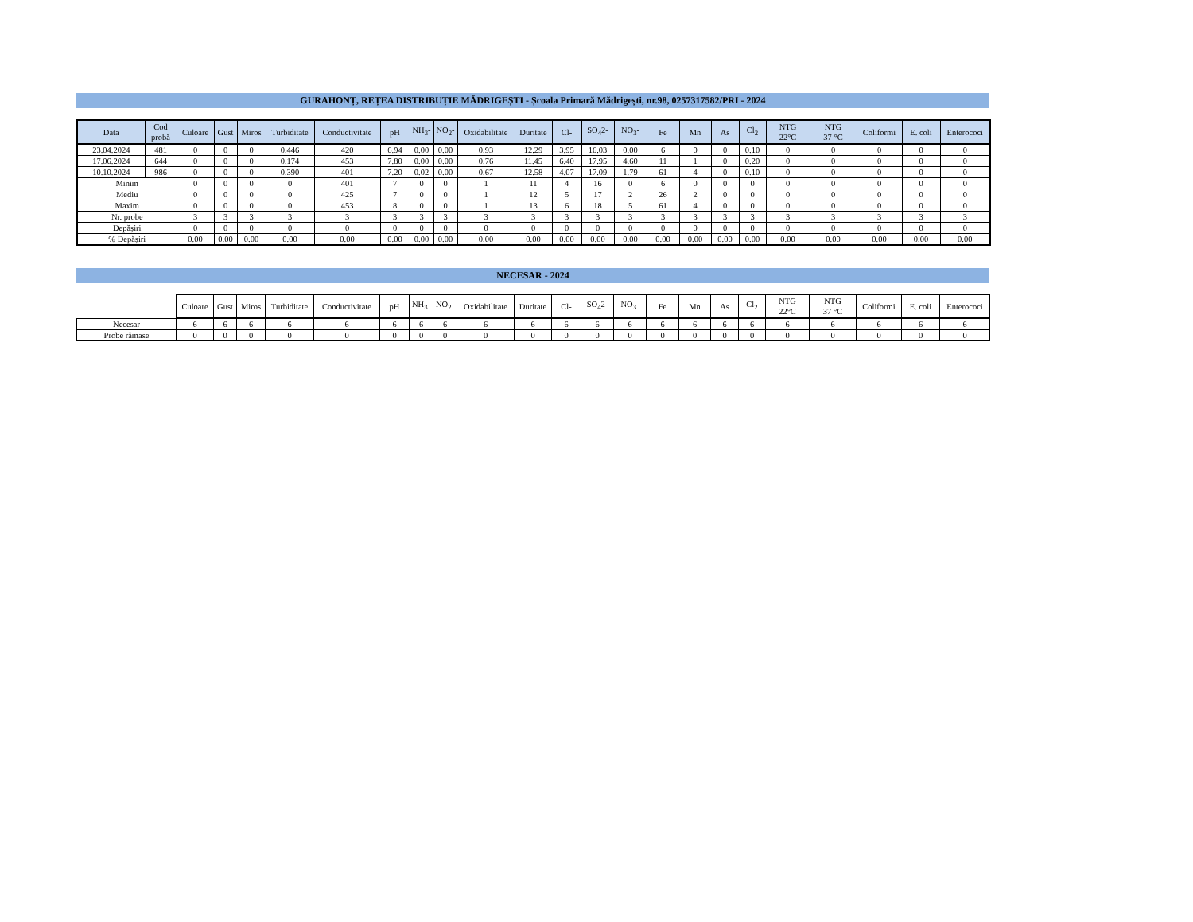GURAHONȚ, REȚEA DISTRIBUȚIE MĂDRIGEȘTI - Școala Primară Mădrigești, nr.98, 0257317582/PRI - 2024
| Data | Cod probă | Culoare | Gust | Miros | Turbiditate | Conductivitate | pH | NH<sub>3</sub>- | NO<sub>2</sub>- | Oxidabilitate | Duritate | Cl- | SO<sub>4</sub>2- | NO<sub>3</sub>- | Fe | Mn | As | Cl<sub>2</sub> | NTG 22°C | NTG 37 °C | Coliformi | E. coli | Enterococi |
| --- | --- | --- | --- | --- | --- | --- | --- | --- | --- | --- | --- | --- | --- | --- | --- | --- | --- | --- | --- | --- | --- | --- | --- |
| 23.04.2024 | 481 | 0 | 0 | 0 | 0.446 | 420 | 6.94 | 0.00 | 0.00 | 0.93 | 12.29 | 3.95 | 16.03 | 0.00 | 6 | 0 | 0 | 0.10 | 0 | 0 | 0 | 0 | 0 |
| 17.06.2024 | 644 | 0 | 0 | 0 | 0.174 | 453 | 7.80 | 0.00 | 0.00 | 0.76 | 11.45 | 6.40 | 17.95 | 4.60 | 11 | 1 | 0 | 0.20 | 0 | 0 | 0 | 0 | 0 |
| 10.10.2024 | 986 | 0 | 0 | 0 | 0.390 | 401 | 7.20 | 0.02 | 0.00 | 0.67 | 12.58 | 4.07 | 17.09 | 1.79 | 61 | 4 | 0 | 0.10 | 0 | 0 | 0 | 0 | 0 |
| Minim | | 0 | 0 | 0 | 0 | 401 | 7 | 0 | 0 | 1 | 11 | 4 | 16 | 0 | 6 | 0 | 0 | 0 | 0 | 0 | 0 | 0 | 0 |
| Mediu | | 0 | 0 | 0 | 0 | 425 | 7 | 0 | 0 | 1 | 12 | 5 | 17 | 2 | 26 | 2 | 0 | 0 | 0 | 0 | 0 | 0 | 0 |
| Maxim | | 0 | 0 | 0 | 0 | 453 | 8 | 0 | 0 | 1 | 13 | 6 | 18 | 5 | 61 | 4 | 0 | 0 | 0 | 0 | 0 | 0 | 0 |
| Nr. probe | | 3 | 3 | 3 | 3 | 3 | 3 | 3 | 3 | 3 | 3 | 3 | 3 | 3 | 3 | 3 | 3 | 3 | 3 | 3 | 3 | 3 | 3 |
| Depășiri | | 0 | 0 | 0 | 0 | 0 | 0 | 0 | 0 | 0 | 0 | 0 | 0 | 0 | 0 | 0 | 0 | 0 | 0 | 0 | 0 | 0 | 0 |
| % Depășiri | | 0.00 | 0.00 | 0.00 | 0.00 | 0.00 | 0.00 | 0.00 | 0.00 | 0.00 | 0.00 | 0.00 | 0.00 | 0.00 | 0.00 | 0.00 | 0.00 | 0.00 | 0.00 | 0.00 | 0.00 | 0.00 | 0.00 |
NECESAR - 2024
| | Culoare | Gust | Miros | Turbiditate | Conductivitate | pH | NH<sub>3</sub>- | NO<sub>2</sub>- | Oxidabilitate | Duritate | Cl- | SO<sub>4</sub>2- | NO<sub>3</sub>- | Fe | Mn | As | Cl<sub>2</sub> | NTG 22°C | NTG 37 °C | Coliformi | E. coli | Enterococi |
| Necesar | 6 | 6 | 6 | 6 | 6 | 6 | 6 | 6 | 6 | 6 | 6 | 6 | 6 | 6 | 6 | 6 | 6 | 6 | 6 | 6 | 6 | 6 |
| Probe rămase | 0 | 0 | 0 | 0 | 0 | 0 | 0 | 0 | 0 | 0 | 0 | 0 | 0 | 0 | 0 | 0 | 0 | 0 | 0 | 0 | 0 | 0 |